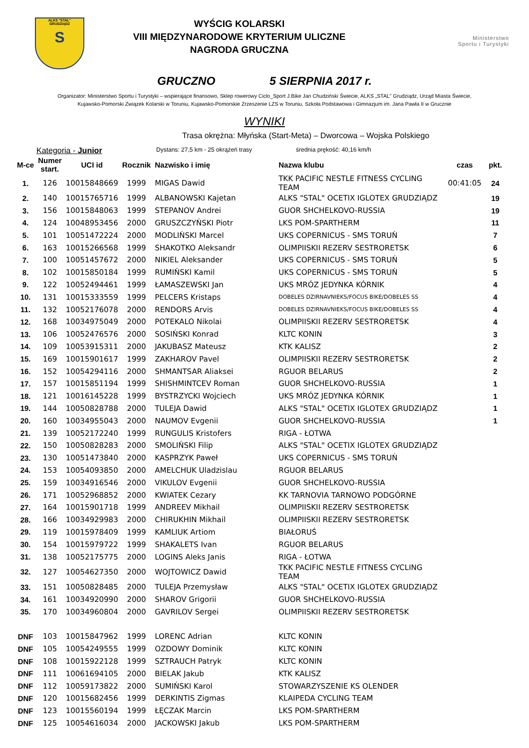ALKS "STAL"
GRUDZIĄDZ
S
WYŚCIG KOLARSKI
VIII MIĘDZYNARODOWE KRYTERIUM ULICZNE
NAGRODA GRUCZNA
Ministerstwo
Sportu i Turystyki
GRUCZNO 5 SIERPNIA 2017 r.
Organizator: Ministerstwo Sportu i Turystyki – wspierające finansowo, Sklep rowerowy Ciclo_Sport J.Bike Jan Chudziński Świecie, ALKS „STAL” Grudziądz, Urząd Miasta Świecie,
Kujawsko-Pomorski Związek Kolarski w Toruniu, Kujawsko-Pomorskie Zrzeszenie LZS w Toruniu, Szkoła Podstawowa i Gimnazjum im. Jana Pawła II w Grucznie
WYNIKI
Trasa okrężna: Młyńska (Start-Meta) – Dworcowa – Wojska Polskiego
Kategoria - Junior Dystans: 27,5 km - 25 okrążeń trasy średnia prękość: 40,16 km/h
| M-ce | Numer start. | UCI id | Rocznik | Nazwisko i imię | Nazwa klubu | czas | pkt. |
| --- | --- | --- | --- | --- | --- | --- | --- |
| 1. | 126 | 10015848669 | 1999 | MIGAS Dawid | TKK PACIFIC NESTLE FITNESS CYCLING TEAM | 00:41:05 | 24 |
| 2. | 140 | 10015765716 | 1999 | ALBANOWSKI Kajetan | ALKS "STAL" OCETIX IGLOTEX GRUDZIĄDZ | | 19 |
| 3. | 156 | 10015848063 | 1999 | STEPANOV Andrei | GUOR SHCHELKOVO-RUSSIA | | 19 |
| 4. | 124 | 10048953456 | 2000 | GRUSZCZYŃSKI Piotr | LKS POM-SPARTHERM | | 11 |
| 5. | 101 | 10051472224 | 2000 | MODLIŃSKI Marcel | UKS COPERNICUS - SMS TORUŃ | | 7 |
| 6. | 163 | 10015266568 | 1999 | SHAKOTKO Aleksandr | OLIMPIISKII REZERV SESTRORETSK | | 6 |
| 7. | 100 | 10051457672 | 2000 | NIKIEL Aleksander | UKS COPERNICUS - SMS TORUŃ | | 5 |
| 8. | 102 | 10015850184 | 1999 | RUMIŃSKI Kamil | UKS COPERNICUS - SMS TORUŃ | | 5 |
| 9. | 122 | 10052494461 | 1999 | ŁAMASZEWSKI Jan | UKS MRÓZ JEDYNKA KÓRNIK | | 4 |
| 10. | 131 | 10015333559 | 1999 | PELCERS Kristaps | DOBELES DZIRNAVNIEKS/FOCUS BIKE/DOBELES SS | | 4 |
| 11. | 132 | 10052176078 | 2000 | RENDORS Arvis | DOBELES DZIRNAVNIEKS/FOCUS BIKE/DOBELES SS | | 4 |
| 12. | 168 | 10034975049 | 2000 | POTEKALO Nikolai | OLIMPIISKII REZERV SESTRORETSK | | 4 |
| 13. | 106 | 10052476576 | 2000 | SOSIŃSKI Konrad | KLTC KONIN | | 3 |
| 14. | 109 | 10053915311 | 2000 | JAKUBASZ Mateusz | KTK KALISZ | | 2 |
| 15. | 169 | 10015901617 | 1999 | ZAKHAROV Pavel | OLIMPIISKII REZERV SESTRORETSK | | 2 |
| 16. | 152 | 10054294116 | 2000 | SHMANTSAR Aliaksei | RGUOR BELARUS | | 2 |
| 17. | 157 | 10015851194 | 1999 | SHISHMINTCEV Roman | GUOR SHCHELKOVO-RUSSIA | | 1 |
| 18. | 121 | 10016145228 | 1999 | BYSTRZYCKI Wojciech | UKS MRÓZ JEDYNKA KÓRNIK | | 1 |
| 19. | 144 | 10050828788 | 2000 | TULEJA Dawid | ALKS "STAL" OCETIX IGLOTEX GRUDZIĄDZ | | 1 |
| 20. | 160 | 10034955043 | 2000 | NAUMOV Evgenii | GUOR SHCHELKOVO-RUSSIA | | 1 |
| 21. | 139 | 10052172240 | 1999 | RUNGULIS Kristofers | RIGA - ŁOTWA | | |
| 22. | 150 | 10050828283 | 2000 | SMOLIŃSKI Filip | ALKS "STAL" OCETIX IGLOTEX GRUDZIĄDZ | | |
| 23. | 130 | 10051473840 | 2000 | KASPRZYK Paweł | UKS COPERNICUS - SMS TORUŃ | | |
| 24. | 153 | 10054093850 | 2000 | AMELCHUK Uladzislau | RGUOR BELARUS | | |
| 25. | 159 | 10034916546 | 2000 | VIKULOV Evgenii | GUOR SHCHELKOVO-RUSSIA | | |
| 26. | 171 | 10052968852 | 2000 | KWIATEK Cezary | KK TARNOVIA TARNOWO PODGÓRNE | | |
| 27. | 164 | 10015901718 | 1999 | ANDREEV Mikhail | OLIMPIISKII REZERV SESTRORETSK | | |
| 28. | 166 | 10034929983 | 2000 | CHIRUKHIN Mikhail | OLIMPIISKII REZERV SESTRORETSK | | |
| 29. | 119 | 10015978409 | 1999 | KAMLIUK Artiom | BIAŁORUŚ | | |
| 30. | 154 | 10015979722 | 1999 | SHAKALETS Ivan | RGUOR BELARUS | | |
| 31. | 138 | 10052175775 | 2000 | LOGINS Aleks Janis | RIGA - ŁOTWA | | |
| 32. | 127 | 10054627350 | 2000 | WOJTOWICZ Dawid | TKK PACIFIC NESTLE FITNESS CYCLING TEAM | | |
| 33. | 151 | 10050828485 | 2000 | TULEJA Przemysław | ALKS "STAL" OCETIX IGLOTEX GRUDZIĄDZ | | |
| 34. | 161 | 10034920990 | 2000 | SHAROV Grigorii | GUOR SHCHELKOVO-RUSSIA | | |
| 35. | 170 | 10034960804 | 2000 | GAVRILOV Sergei | OLIMPIISKII REZERV SESTRORETSK | | |
| DNF | 103 | 10015847962 | 1999 | LORENC Adrian | KLTC KONIN | | |
| DNF | 105 | 10054249555 | 1999 | OZDOWY Dominik | KLTC KONIN | | |
| DNF | 108 | 10015922128 | 1999 | SZTRAUCH Patryk | KLTC KONIN | | |
| DNF | 111 | 10061694105 | 2000 | BIELAK Jakub | KTK KALISZ | | |
| DNF | 112 | 10059173822 | 2000 | SUMIŃSKI Karol | STOWARZYSZENIE KS OLENDER | | |
| DNF | 120 | 10015682456 | 1999 | DERKINTIS Zigmas | KLAIPEDA CYCLING TEAM | | |
| DNF | 123 | 10015560194 | 1999 | ŁĘCZAK Marcin | LKS POM-SPARTHERM | | |
| DNF | 125 | 10054616034 | 2000 | JACKOWSKI Jakub | LKS POM-SPARTHERM | | |